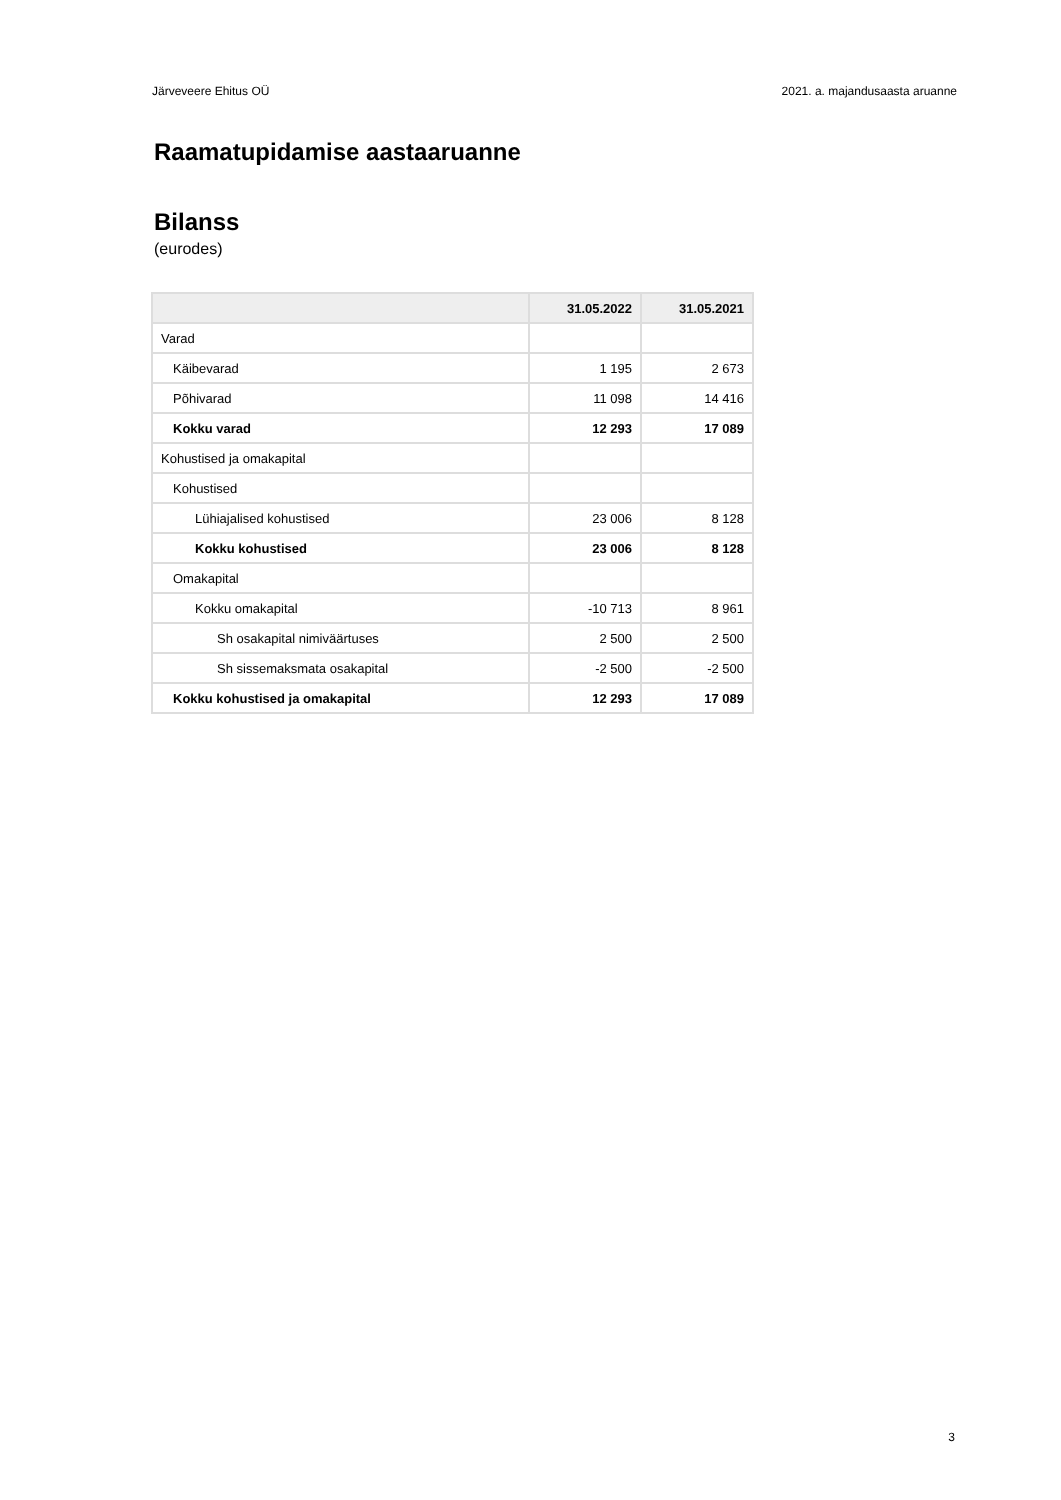Järveveere Ehitus OÜ 2021. a. majandusaasta aruanne
Raamatupidamise aastaaruanne
Bilanss
(eurodes)
| | 31.05.2022 | 31.05.2021 |
| --- | --- | --- |
| Varad | | |
| Käibevarad | 1 195 | 2 673 |
| Põhivarad | 11 098 | 14 416 |
| Kokku varad | 12 293 | 17 089 |
| Kohustised ja omakapital | | |
| Kohustised | | |
| Lühiajalised kohustised | 23 006 | 8 128 |
| Kokku kohustised | 23 006 | 8 128 |
| Omakapital | | |
| Kokku omakapital | -10 713 | 8 961 |
| Sh osakapital nimiväärtuses | 2 500 | 2 500 |
| Sh sissemaksmata osakapital | -2 500 | -2 500 |
| Kokku kohustised ja omakapital | 12 293 | 17 089 |
3